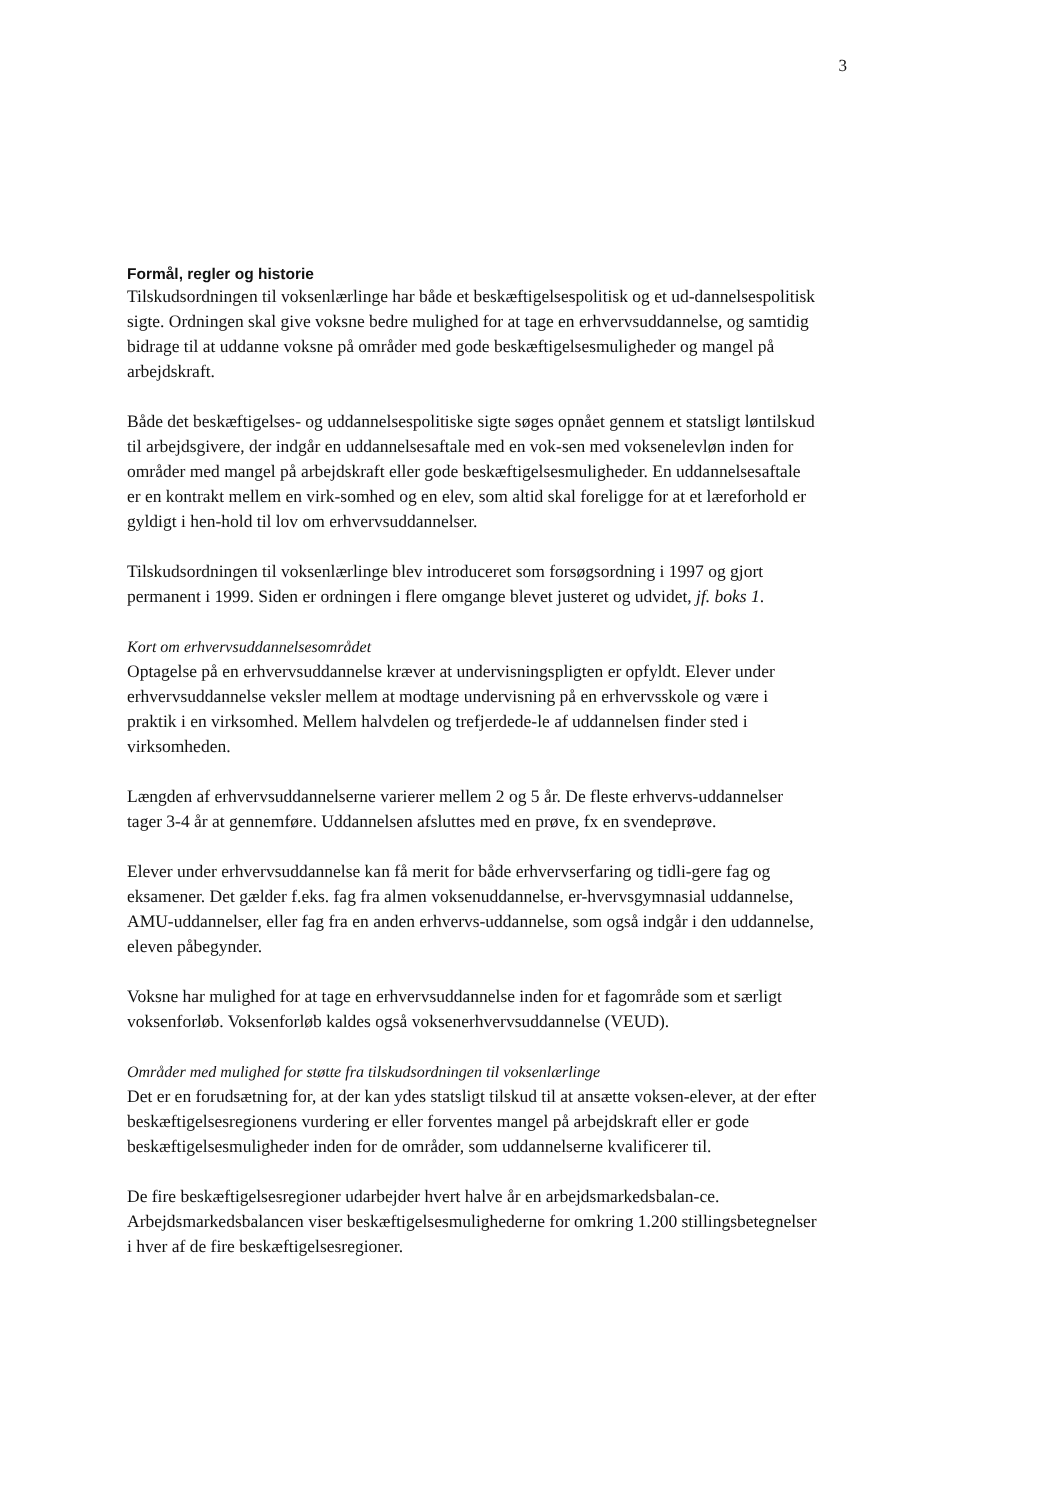3
Formål, regler og historie
Tilskudsordningen til voksenlærlinge har både et beskæftigelsespolitisk og et ud-dannelsespolitisk sigte. Ordningen skal give voksne bedre mulighed for at tage en erhvervsuddannelse, og samtidig bidrage til at uddanne voksne på områder med gode beskæftigelsesmuligheder og mangel på arbejdskraft.
Både det beskæftigelses- og uddannelsespolitiske sigte søges opnået gennem et statsligt løntilskud til arbejdsgivere, der indgår en uddannelsesaftale med en vok-sen med voksenelevløn inden for områder med mangel på arbejdskraft eller gode beskæftigelsesmuligheder. En uddannelsesaftale er en kontrakt mellem en virk-somhed og en elev, som altid skal foreligge for at et læreforhold er gyldigt i hen-hold til lov om erhvervsuddannelser.
Tilskudsordningen til voksenlærlinge blev introduceret som forsøgsordning i 1997 og gjort permanent i 1999. Siden er ordningen i flere omgange blevet justeret og udvidet, jf. boks 1.
Kort om erhvervsuddannelsesområdet
Optagelse på en erhvervsuddannelse kræver at undervisningspligten er opfyldt. Elever under erhvervsuddannelse veksler mellem at modtage undervisning på en erhvervsskole og være i praktik i en virksomhed. Mellem halvdelen og trefjerdede-le af uddannelsen finder sted i virksomheden.
Længden af erhvervsuddannelserne varierer mellem 2 og 5 år. De fleste erhvervs-uddannelser tager 3-4 år at gennemføre. Uddannelsen afsluttes med en prøve, fx en svendeprøve.
Elever under erhvervsuddannelse kan få merit for både erhvervserfaring og tidli-gere fag og eksamener. Det gælder f.eks. fag fra almen voksenuddannelse, er-hvervsgymnasial uddannelse, AMU-uddannelser, eller fag fra en anden erhvervs-uddannelse, som også indgår i den uddannelse, eleven påbegynder.
Voksne har mulighed for at tage en erhvervsuddannelse inden for et fagområde som et særligt voksenforløb. Voksenforløb kaldes også voksenerhvervsuddannelse (VEUD).
Områder med mulighed for støtte fra tilskudsordningen til voksenlærlinge
Det er en forudsætning for, at der kan ydes statsligt tilskud til at ansætte voksen-elever, at der efter beskæftigelsesregionens vurdering er eller forventes mangel på arbejdskraft eller er gode beskæftigelsesmuligheder inden for de områder, som uddannelserne kvalificerer til.
De fire beskæftigelsesregioner udarbejder hvert halve år en arbejdsmarkedsbalan-ce. Arbejdsmarkedsbalancen viser beskæftigelsesmulighederne for omkring 1.200 stillingsbetegnelser i hver af de fire beskæftigelsesregioner.